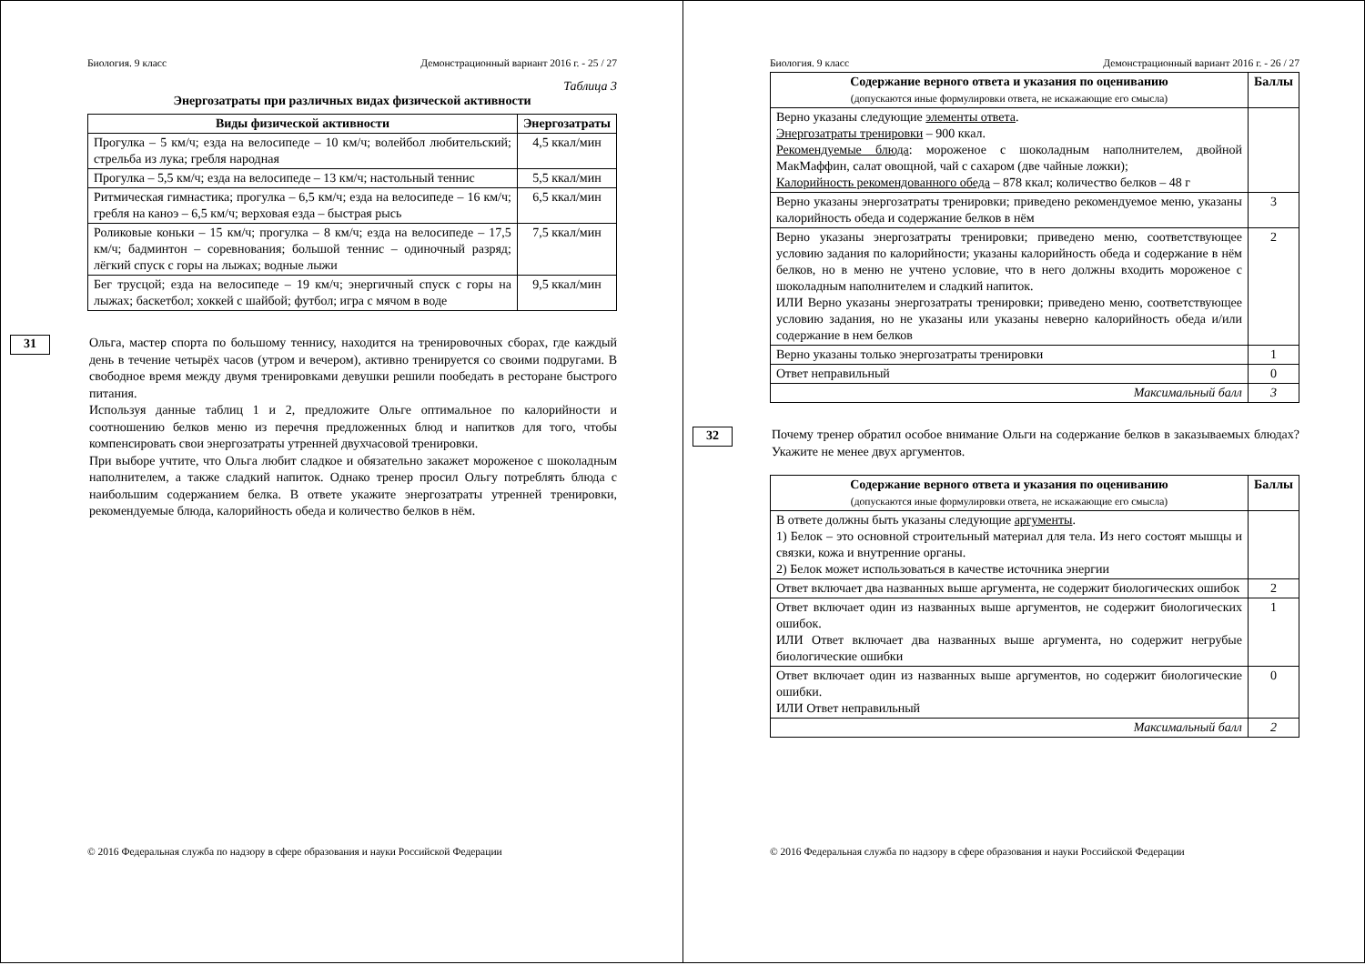Биология. 9 класс Демонстрационный вариант 2016 г. - 25 / 27
Таблица 3
Энергозатраты при различных видах физической активности
| Виды физической активности | Энергозатраты |
| --- | --- |
| Прогулка – 5 км/ч; езда на велосипеде – 10 км/ч; волейбол любительский; стрельба из лука; гребля народная | 4,5 ккал/мин |
| Прогулка – 5,5 км/ч; езда на велосипеде – 13 км/ч; настольный теннис | 5,5 ккал/мин |
| Ритмическая гимнастика; прогулка – 6,5 км/ч; езда на велосипеде – 16 км/ч; гребля на каноэ – 6,5 км/ч; верховая езда – быстрая рысь | 6,5 ккал/мин |
| Роликовые коньки – 15 км/ч; прогулка – 8 км/ч; езда на велосипеде – 17,5 км/ч; бадминтон – соревнования; большой теннис – одиночный разряд; лёгкий спуск с горы на лыжах; водные лыжи | 7,5 ккал/мин |
| Бег трусцой; езда на велосипеде – 19 км/ч; энергичный спуск с горы на лыжах; баскетбол; хоккей с шайбой; футбол; игра с мячом в воде | 9,5 ккал/мин |
31
Ольга, мастер спорта по большому теннису, находится на тренировочных сборах, где каждый день в течение четырёх часов (утром и вечером), активно тренируется со своими подругами. В свободное время между двумя тренировками девушки решили пообедать в ресторане быстрого питания.
Используя данные таблиц 1 и 2, предложите Ольге оптимальное по калорийности и соотношению белков меню из перечня предложенных блюд и напитков для того, чтобы компенсировать свои энергозатраты утренней двухчасовой тренировки.
При выборе учтите, что Ольга любит сладкое и обязательно закажет мороженое с шоколадным наполнителем, а также сладкий напиток. Однако тренер просил Ольгу потреблять блюда с наибольшим содержанием белка. В ответе укажите энергозатраты утренней тренировки, рекомендуемые блюда, калорийность обеда и количество белков в нём.
© 2016 Федеральная служба по надзору в сфере образования и науки Российской Федерации
Биология. 9 класс Демонстрационный вариант 2016 г. - 26 / 27
| Содержание верного ответа и указания по оцениванию (допускаются иные формулировки ответа, не искажающие его смысла) | Баллы |
| --- | --- |
| Верно указаны следующие элементы ответа . Энергозатраты тренировки – 900 ккал. Рекомендуемые блюда : мороженое с шоколадным наполнителем, двойной МакМаффин, салат овощной, чай с сахаром (две чайные ложки); Калорийность рекомендованного обеда – 878 ккал; количество белков – 48 г | |
| Верно указаны энергозатраты тренировки; приведено рекомендуемое меню, указаны калорийность обеда и содержание белков в нём | 3 |
| Верно указаны энергозатраты тренировки; приведено меню, соответствующее условию задания по калорийности; указаны калорийность обеда и содержание в нём белков, но в меню не учтено условие, что в него должны входить мороженое с шоколадным наполнителем и сладкий напиток. ИЛИ Верно указаны энергозатраты тренировки; приведено меню, соответствующее условию задания, но не указаны или указаны неверно калорийность обеда и/или содержание в нем белков | 2 |
| Верно указаны только энергозатраты тренировки | 1 |
| Ответ неправильный | 0 |
| Максимальный балл | 3 |
32
Почему тренер обратил особое внимание Ольги на содержание белков в заказываемых блюдах? Укажите не менее двух аргументов.
| Содержание верного ответа и указания по оцениванию (допускаются иные формулировки ответа, не искажающие его смысла) | Баллы |
| --- | --- |
| В ответе должны быть указаны следующие аргументы . 1) Белок – это основной строительный материал для тела. Из него состоят мышцы и связки, кожа и внутренние органы. 2) Белок может использоваться в качестве источника энергии | |
| Ответ включает два названных выше аргумента, не содержит биологических ошибок | 2 |
| Ответ включает один из названных выше аргументов, не содержит биологических ошибок. ИЛИ Ответ включает два названных выше аргумента, но содержит негрубые биологические ошибки | 1 |
| Ответ включает один из названных выше аргументов, но содержит биологические ошибки. ИЛИ Ответ неправильный | 0 |
| Максимальный балл | 2 |
© 2016 Федеральная служба по надзору в сфере образования и науки Российской Федерации